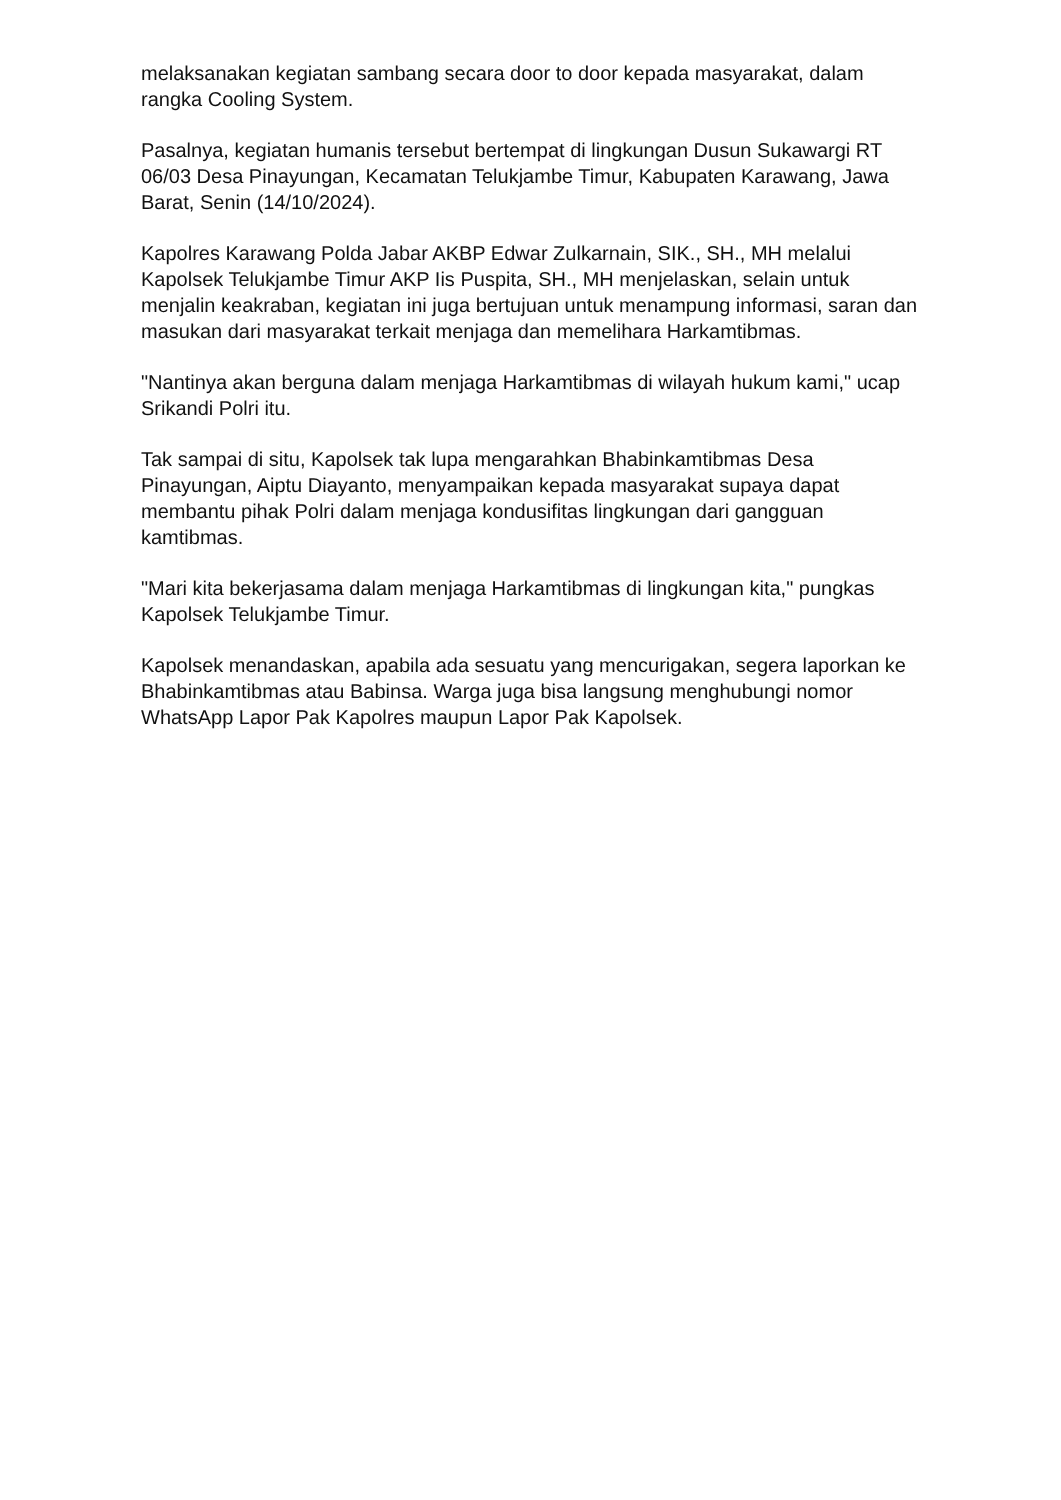melaksanakan kegiatan sambang secara door to door kepada masyarakat, dalam rangka Cooling System.
Pasalnya, kegiatan humanis tersebut bertempat di lingkungan Dusun Sukawargi RT 06/03 Desa Pinayungan, Kecamatan Telukjambe Timur, Kabupaten Karawang, Jawa Barat, Senin (14/10/2024).
Kapolres Karawang Polda Jabar AKBP Edwar Zulkarnain, SIK., SH., MH melalui Kapolsek Telukjambe Timur AKP Iis Puspita, SH., MH menjelaskan, selain untuk menjalin keakraban, kegiatan ini juga bertujuan untuk menampung informasi, saran dan masukan dari masyarakat terkait menjaga dan memelihara Harkamtibmas.
"Nantinya akan berguna dalam menjaga Harkamtibmas di wilayah hukum kami," ucap Srikandi Polri itu.
Tak sampai di situ, Kapolsek tak lupa mengarahkan Bhabinkamtibmas Desa Pinayungan, Aiptu Diayanto, menyampaikan kepada masyarakat supaya dapat membantu pihak Polri dalam menjaga kondusifitas lingkungan dari gangguan kamtibmas.
"Mari kita bekerjasama dalam menjaga Harkamtibmas di lingkungan kita," pungkas Kapolsek Telukjambe Timur.
Kapolsek menandaskan, apabila ada sesuatu yang mencurigakan, segera laporkan ke Bhabinkamtibmas atau Babinsa. Warga juga bisa langsung menghubungi nomor WhatsApp Lapor Pak Kapolres maupun Lapor Pak Kapolsek.